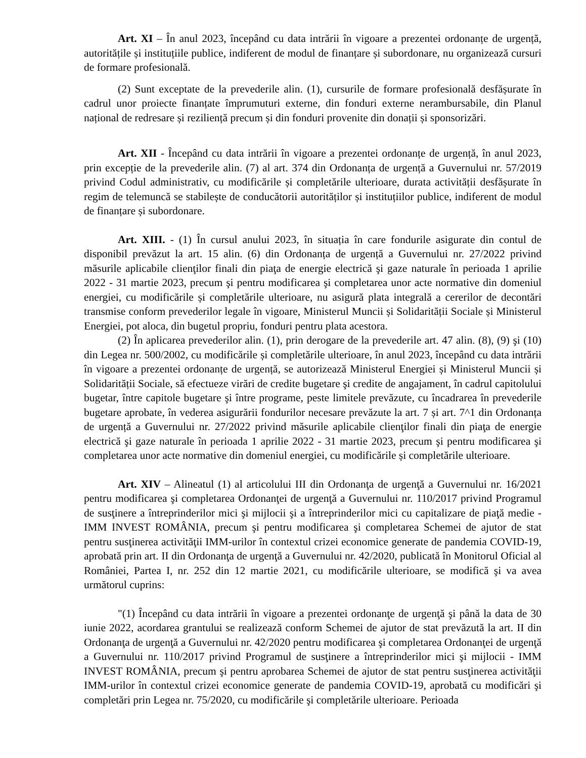Art. XI – În anul 2023, începând cu data intrării în vigoare a prezentei ordonanțe de urgență, autoritățile și instituțiile publice, indiferent de modul de finanțare și subordonare, nu organizează cursuri de formare profesională.
(2) Sunt exceptate de la prevederile alin. (1), cursurile de formare profesională desfășurate în cadrul unor proiecte finanțate împrumuturi externe, din fonduri externe nerambursabile, din Planul național de redresare și reziliență precum și din fonduri provenite din donații și sponsorizări.
Art. XII - Începând cu data intrării în vigoare a prezentei ordonanțe de urgență, în anul 2023, prin excepție de la prevederile alin. (7) al art. 374 din Ordonanța de urgență a Guvernului nr. 57/2019 privind Codul administrativ, cu modificările și completările ulterioare, durata activității desfășurate în regim de telemuncă se stabilește de conducătorii autorităților și instituțiilor publice, indiferent de modul de finanțare și subordonare.
Art. XIII. - (1) În cursul anului 2023, în situația în care fondurile asigurate din contul de disponibil prevăzut la art. 15 alin. (6) din Ordonanța de urgență a Guvernului nr. 27/2022 privind măsurile aplicabile clienţilor finali din piaţa de energie electrică şi gaze naturale în perioada 1 aprilie 2022 - 31 martie 2023, precum şi pentru modificarea şi completarea unor acte normative din domeniul energiei, cu modificările și completările ulterioare, nu asigură plata integrală a cererilor de decontări transmise conform prevederilor legale în vigoare, Ministerul Muncii și Solidarității Sociale și Ministerul Energiei, pot aloca, din bugetul propriu, fonduri pentru plata acestora.
(2) În aplicarea prevederilor alin. (1), prin derogare de la prevederile art. 47 alin. (8), (9) şi (10) din Legea nr. 500/2002, cu modificările și completările ulterioare, în anul 2023, începând cu data intrării în vigoare a prezentei ordonanțe de urgență, se autorizează Ministerul Energiei și Ministerul Muncii și Solidarității Sociale, să efectueze virări de credite bugetare şi credite de angajament, în cadrul capitolului bugetar, între capitole bugetare şi între programe, peste limitele prevăzute, cu încadrarea în prevederile bugetare aprobate, în vederea asigurării fondurilor necesare prevăzute la art. 7 și art. 7^1 din Ordonanța de urgență a Guvernului nr. 27/2022 privind măsurile aplicabile clienţilor finali din piaţa de energie electrică şi gaze naturale în perioada 1 aprilie 2022 - 31 martie 2023, precum şi pentru modificarea şi completarea unor acte normative din domeniul energiei, cu modificările și completările ulterioare.
Art. XIV – Alineatul (1) al articolului III din Ordonanţa de urgenţă a Guvernului nr. 16/2021 pentru modificarea şi completarea Ordonanţei de urgenţă a Guvernului nr. 110/2017 privind Programul de susţinere a întreprinderilor mici şi mijlocii şi a întreprinderilor mici cu capitalizare de piaţă medie - IMM INVEST ROMÂNIA, precum şi pentru modificarea şi completarea Schemei de ajutor de stat pentru susţinerea activităţii IMM-urilor în contextul crizei economice generate de pandemia COVID-19, aprobată prin art. II din Ordonanţa de urgenţă a Guvernului nr. 42/2020, publicată în Monitorul Oficial al României, Partea I, nr. 252 din 12 martie 2021, cu modificările ulterioare, se modifică şi va avea următorul cuprins:
"(1) Începând cu data intrării în vigoare a prezentei ordonanţe de urgenţă şi până la data de 30 iunie 2022, acordarea grantului se realizează conform Schemei de ajutor de stat prevăzută la art. II din Ordonanţa de urgenţă a Guvernului nr. 42/2020 pentru modificarea şi completarea Ordonanţei de urgenţă a Guvernului nr. 110/2017 privind Programul de susţinere a întreprinderilor mici şi mijlocii - IMM INVEST ROMÂNIA, precum şi pentru aprobarea Schemei de ajutor de stat pentru susţinerea activităţii IMM-urilor în contextul crizei economice generate de pandemia COVID-19, aprobată cu modificări şi completări prin Legea nr. 75/2020, cu modificările şi completările ulterioare. Perioada